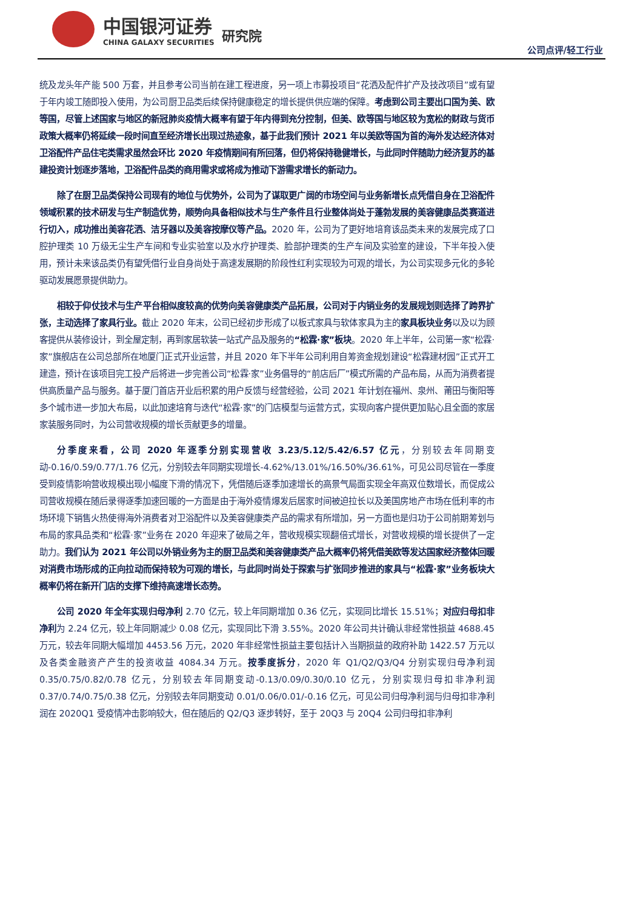中国银河证券
CHINA GALAXY SECURITIES
研究院
公司点评/轻工行业
统及龙头年产能 500 万套，并且参考公司当前在建工程进度，另一项上市募投项目“花洒及配件扩产及技改项目”或有望于年内竣工随即投入使用，为公司厨卫品类后续保持健康稳定的增长提供供应端的保障。考虑到公司主要出口国为美、欧等国，尽管上述国家与地区的新冠肺炎疫情大概率有望于年内得到充分控制，但美、欧等国与地区较为宽松的财政与货币政策大概率仍将延续一段时间直至经济增长出现过热迹象，基于此我们预计 2021 年以美欧等国为首的海外发达经济体对卫浴配件产品住宅类需求虽然会环比 2020 年疫情期间有所回落，但仍将保持稳健增长，与此同时伴随助力经济复苏的基建投资计划逐步落地，卫浴配件品类的商用需求或将成为推动下游需求增长的新动力。
除了在厨卫品类保持公司现有的地位与优势外，公司为了谋取更广阔的市场空间与业务新增长点凭借自身在卫浴配件领域积累的技术研发与生产制造优势，顺势向具备相似技术与生产条件且行业整体尚处于蓬勃发展的美容健康品类赛道进行切入，成功推出美容花洒、洁牙器以及美容按摩仪等产品。2020 年，公司为了更好地培育该品类未来的发展完成了口腔护理类 10 万级无尘生产车间和专业实验室以及水疗护理类、脸部护理类的生产车间及实验室的建设，下半年投入使用，预计未来该品类仍有望凭借行业自身尚处于高速发展期的阶段性红利实现较为可观的增长，为公司实现多元化的多轮驱动发展愿景提供助力。
相较于仰仗技术与生产平台相似度较高的优势向美容健康类产品拓展，公司对于内销业务的发展规划则选择了跨界扩张，主动选择了家具行业。截止 2020 年末，公司已经初步形成了以板式家具与软体家具为主的家具板块业务以及以为顾客提供从装修设计，到全屋定制，再到家居软装一站式产品及服务的“松霖·家”板块。2020 年上半年，公司第一家“松霖·家”旗舰店在公司总部所在地厦门正式开业运营，并且 2020 年下半年公司利用自筹资金规划建设“松霖建材园”正式开工建造，预计在该项目完工投产后将进一步完善公司“松霖·家”业务倡导的“前店后厂”模式所需的产品布局，从而为消费者提供高质量产品与服务。基于厦门首店开业后积累的用户反馈与经营经验，公司 2021 年计划在福州、泉州、莆田与衡阳等多个城市进一步加大布局，以此加速培育与迭代“松霖·家”的门店模型与运营方式，实现向客户提供更加贴心且全面的家居家装服务同时，为公司营收规模的增长贡献更多的增量。
分季度来看，公司 2020 年逐季分别实现营收 3.23/5.12/5.42/6.57 亿元，分别较去年同期变动-0.16/0.59/0.77/1.76 亿元，分别较去年同期实现增长-4.62%/13.01%/16.50%/36.61%，可见公司尽管在一季度受到疫情影响营收规模出现小幅度下滑的情况下，凭借随后逐季加速增长的高景气局面实现全年高双位数增长，而促成公司营收规模在随后录得逐季加速回暖的一方面是由于海外疫情爆发后居家时间被迫拉长以及美国房地产市场在低利率的市场环境下销售火热使得海外消费者对卫浴配件以及美容健康类产品的需求有所增加，另一方面也是归功于公司前期筹划与布局的家具品类和“松霖·家”业务在 2020 年迎来了破局之年，营收规模实现翻倍式增长，对营收规模的增长提供了一定助力。我们认为 2021 年公司以外销业务为主的厨卫品类和美容健康类产品大概率仍将凭借美欧等发达国家经济整体回暖对消费市场形成的正向拉动而保持较为可观的增长，与此同时尚处于探索与扩张同步推进的家具与“松霖·家”业务板块大概率仍将在新开门店的支撑下维持高速增长态势。
公司 2020 年全年实现归母净利 2.70 亿元，较上年同期增加 0.36 亿元，实现同比增长 15.51%；对应归母扣非净利为 2.24 亿元，较上年同期减少 0.08 亿元，实现同比下滑 3.55%。2020 年公司共计确认非经常性损益 4688.45 万元，较去年同期大幅增加 4453.56 万元，2020 年非经常性损益主要包括计入当期损益的政府补助 1422.57 万元以及各类金融资产产生的投资收益 4084.34 万元。按季度拆分，2020 年 Q1/Q2/Q3/Q4 分别实现归母净利润 0.35/0.75/0.82/0.78 亿元，分别较去年同期变动-0.13/0.09/0.30/0.10 亿元，分别实现归母扣非净利润 0.37/0.74/0.75/0.38 亿元，分别较去年同期变动 0.01/0.06/0.01/-0.16 亿元，可见公司归母净利润与归母扣非净利润在 2020Q1 受疫情冲击影响较大，但在随后的 Q2/Q3 逐步转好，至于 20Q3 与 20Q4 公司归母扣非净利